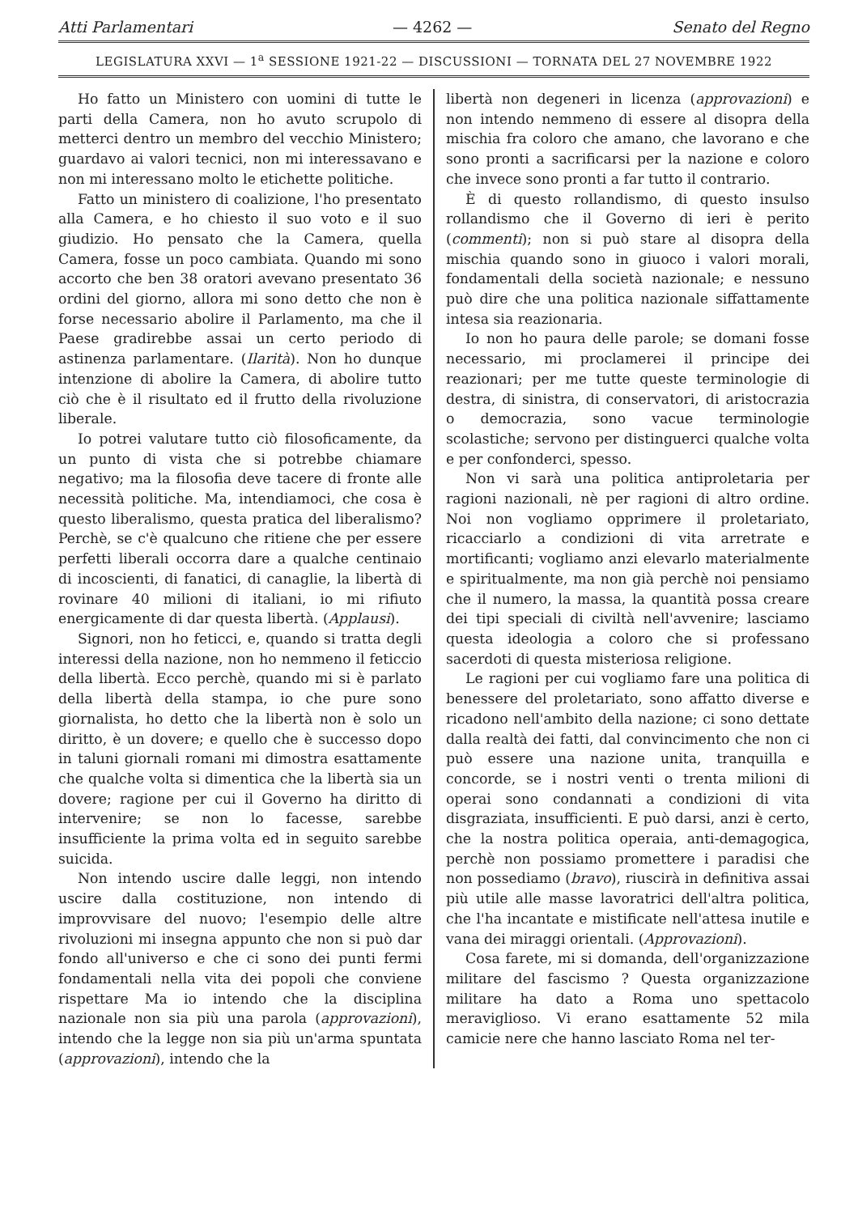Atti Parlamentari — 4262 — Senato del Regno
LEGISLATURA XXVI — 1<sup>a</sup> SESSIONE 1921-22 — DISCUSSIONI — TORNATA DEL 27 NOVEMBRE 1922
Ho fatto un Ministero con uomini di tutte le parti della Camera, non ho avuto scrupolo di metterci dentro un membro del vecchio Ministero; guardavo ai valori tecnici, non mi interessavano e non mi interessano molto le etichette politiche.
Fatto un ministero di coalizione, l'ho presentato alla Camera, e ho chiesto il suo voto e il suo giudizio. Ho pensato che la Camera, quella Camera, fosse un poco cambiata. Quando mi sono accorto che ben 38 oratori avevano presentato 36 ordini del giorno, allora mi sono detto che non è forse necessario abolire il Parlamento, ma che il Paese gradirebbe assai un certo periodo di astinenza parlamentare. (Ilarità). Non ho dunque intenzione di abolire la Camera, di abolire tutto ciò che è il risultato ed il frutto della rivoluzione liberale.
Io potrei valutare tutto ciò filosoficamente, da un punto di vista che si potrebbe chiamare negativo; ma la filosofia deve tacere di fronte alle necessità politiche. Ma, intendiamoci, che cosa è questo liberalismo, questa pratica del liberalismo? Perchè, se c'è qualcuno che ritiene che per essere perfetti liberali occorra dare a qualche centinaio di incoscienti, di fanatici, di canaglie, la libertà di rovinare 40 milioni di italiani, io mi rifiuto energicamente di dar questa libertà. (Applausi).
Signori, non ho feticci, e, quando si tratta degli interessi della nazione, non ho nemmeno il feticcio della libertà. Ecco perchè, quando mi si è parlato della libertà della stampa, io che pure sono giornalista, ho detto che la libertà non è solo un diritto, è un dovere; e quello che è successo dopo in taluni giornali romani mi dimostra esattamente che qualche volta si dimentica che la libertà sia un dovere; ragione per cui il Governo ha diritto di intervenire; se non lo facesse, sarebbe insufficiente la prima volta ed in seguito sarebbe suicida.
Non intendo uscire dalle leggi, non intendo uscire dalla costituzione, non intendo di improvvisare del nuovo; l'esempio delle altre rivoluzioni mi insegna appunto che non si può dar fondo all'universo e che ci sono dei punti fermi fondamentali nella vita dei popoli che conviene rispettare Ma io intendo che la disciplina nazionale non sia più una parola (approvazioni), intendo che la legge non sia più un'arma spuntata (approvazioni), intendo che la
libertà non degeneri in licenza (approvazioni) e non intendo nemmeno di essere al disopra della mischia fra coloro che amano, che lavorano e che sono pronti a sacrificarsi per la nazione e coloro che invece sono pronti a far tutto il contrario.
È di questo rollandismo, di questo insulso rollandismo che il Governo di ieri è perito (commenti); non si può stare al disopra della mischia quando sono in giuoco i valori morali, fondamentali della società nazionale; e nessuno può dire che una politica nazionale siffattamente intesa sia reazionaria.
Io non ho paura delle parole; se domani fosse necessario, mi proclamerei il principe dei reazionari; per me tutte queste terminologie di destra, di sinistra, di conservatori, di aristocrazia o democrazia, sono vacue terminologie scolastiche; servono per distinguerci qualche volta e per confonderci, spesso.
Non vi sarà una politica antiproletaria per ragioni nazionali, nè per ragioni di altro ordine. Noi non vogliamo opprimere il proletariato, ricacciarlo a condizioni di vita arretrate e mortificanti; vogliamo anzi elevarlo materialmente e spiritualmente, ma non già perchè noi pensiamo che il numero, la massa, la quantità possa creare dei tipi speciali di civiltà nell'avvenire; lasciamo questa ideologia a coloro che si professano sacerdoti di questa misteriosa religione.
Le ragioni per cui vogliamo fare una politica di benessere del proletariato, sono affatto diverse e ricadono nell'ambito della nazione; ci sono dettate dalla realtà dei fatti, dal convincimento che non ci può essere una nazione unita, tranquilla e concorde, se i nostri venti o trenta milioni di operai sono condannati a condizioni di vita disgraziata, insufficienti. E può darsi, anzi è certo, che la nostra politica operaia, anti-demagogica, perchè non possiamo promettere i paradisi che non possediamo (bravo), riuscirà in definitiva assai più utile alle masse lavoratrici dell'altra politica, che l'ha incantate e mistificate nell'attesa inutile e vana dei miraggi orientali. (Approvazioni).
Cosa farete, mi si domanda, dell'organizzazione militare del fascismo ? Questa organizzazione militare ha dato a Roma uno spettacolo meraviglioso. Vi erano esattamente 52 mila camicie nere che hanno lasciato Roma nel ter-